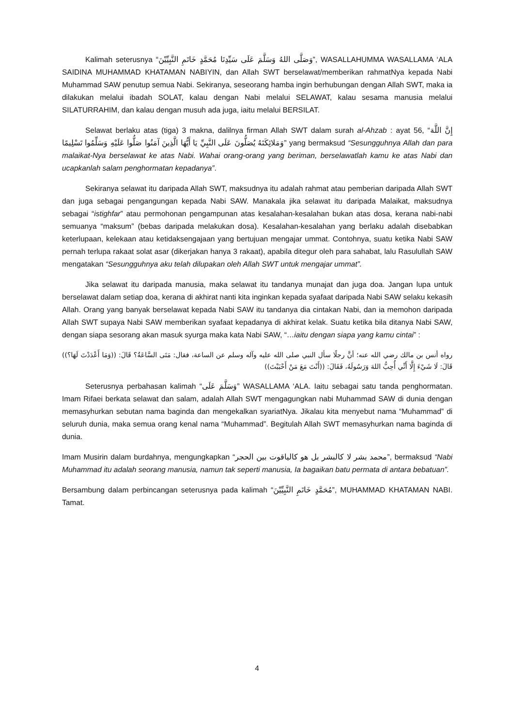Kalimah seterusnya “وَصَلَّى اللهُ وَسَلَّمَ عَلَى سَيِّدِنَا مُحَمَّدٍ خَاتَمِ النَّبِيِّيْنَ”, WASALLAHUMMA WASALLAMA ‘ALA SAIDINA MUHAMMAD KHATAMAN NABIYIN, dan Allah SWT berselawat/memberikan rahmatNya kepada Nabi Muhammad SAW penutup semua Nabi. Sekiranya, seseorang hamba ingin berhubungan dengan Allah SWT, maka ia dilakukan melalui ibadah SOLAT, kalau dengan Nabi melalui SELAWAT, kalau sesama manusia melalui SILATURRAHIM, dan kalau dengan musuh ada juga, iaitu melalui BERSILAT.
Selawat berlaku atas (tiga) 3 makna, dalilnya firman Allah SWT dalam surah al-Ahzab : ayat 56, “إِنَّ اللَّهَ وَمَلائِكَتَهُ يُصَلُّونَ عَلَى النَّبِيِّ يَا أَيُّهَا الَّذِينَ آمَنُوا صَلُّوا عَلَيْهِ وَسَلِّمُوا تَسْلِيمًا” yang bermaksud “Sesungguhnya Allah dan para malaikat-Nya berselawat ke atas Nabi. Wahai orang-orang yang beriman, berselawatlah kamu ke atas Nabi dan ucapkanlah salam penghormatan kepadanya”.
Sekiranya selawat itu daripada Allah SWT, maksudnya itu adalah rahmat atau pemberian daripada Allah SWT dan juga sebagai pengangungan kepada Nabi SAW. Manakala jika selawat itu daripada Malaikat, maksudnya sebagai “istighfar” atau permohonan pengampunan atas kesalahan-kesalahan bukan atas dosa, kerana nabi-nabi semuanya “maksum” (bebas daripada melakukan dosa). Kesalahan-kesalahan yang berlaku adalah disebabkan keterlupaan, kelekaan atau ketidaksengajaan yang bertujuan mengajar ummat. Contohnya, suatu ketika Nabi SAW pernah terlupa rakaat solat asar (dikerjakan hanya 3 rakaat), apabila ditegur oleh para sahabat, lalu Rasulullah SAW mengatakan “Sesungguhnya aku telah dilupakan oleh Allah SWT untuk mengajar ummat”.
Jika selawat itu daripada manusia, maka selawat itu tandanya munajat dan juga doa. Jangan lupa untuk berselawat dalam setiap doa, kerana di akhirat nanti kita inginkan kepada syafaat daripada Nabi SAW selaku kekasih Allah. Orang yang banyak berselawat kepada Nabi SAW itu tandanya dia cintakan Nabi, dan ia memohon daripada Allah SWT supaya Nabi SAW memberikan syafaat kepadanya di akhirat kelak. Suatu ketika bila ditanya Nabi SAW, dengan siapa sesorang akan masuk syurga maka kata Nabi SAW, “…iaitu dengan siapa yang kamu cintai” :
رواه أنس بن مالك رضي الله عنه؛ أنَّ رجلًا سأل النبي صلى الله عليه وآله وسلم عن الساعة، فقال: مَتَى السَّاعَةُ؟ قَالَ: ((وَمَا أَعْدَدْتَ لَهَا؟)) قَالَ: لَا شَيْءَ إِلَّا أَنِّي أُحِبُّ اللهَ وَرَسُولَهُ، فَقَالَ: ((أَنْتَ مَعَ مَنْ أَحْبَبْتَ))
Seterusnya perbahasan kalimah “وَسَلَّمَ عَلَى” WASALLAMA ‘ALA. Iaitu sebagai satu tanda penghormatan. Imam Rifaei berkata selawat dan salam, adalah Allah SWT mengagungkan nabi Muhammad SAW di dunia dengan memasyhurkan sebutan nama baginda dan mengekalkan syariatNya. Jikalau kita menyebut nama “Muhammad” di seluruh dunia, maka semua orang kenal nama “Muhammad”. Begitulah Allah SWT memasyhurkan nama baginda di dunia.
Imam Musirin dalam burdahnya, mengungkapkan “محمد بشر لا كالبشر بل هو كالياقوت بين الحجر”, bermaksud “Nabi Muhammad itu adalah seorang manusia, namun tak seperti manusia, Ia bagaikan batu permata di antara bebatuan”.
Bersambung dalam perbincangan seterusnya pada kalimah “مُحَمَّدٍ خَاتَمِ النَّبِيِّيْنَ”, MUHAMMAD KHATAMAN NABI. Tamat.
4